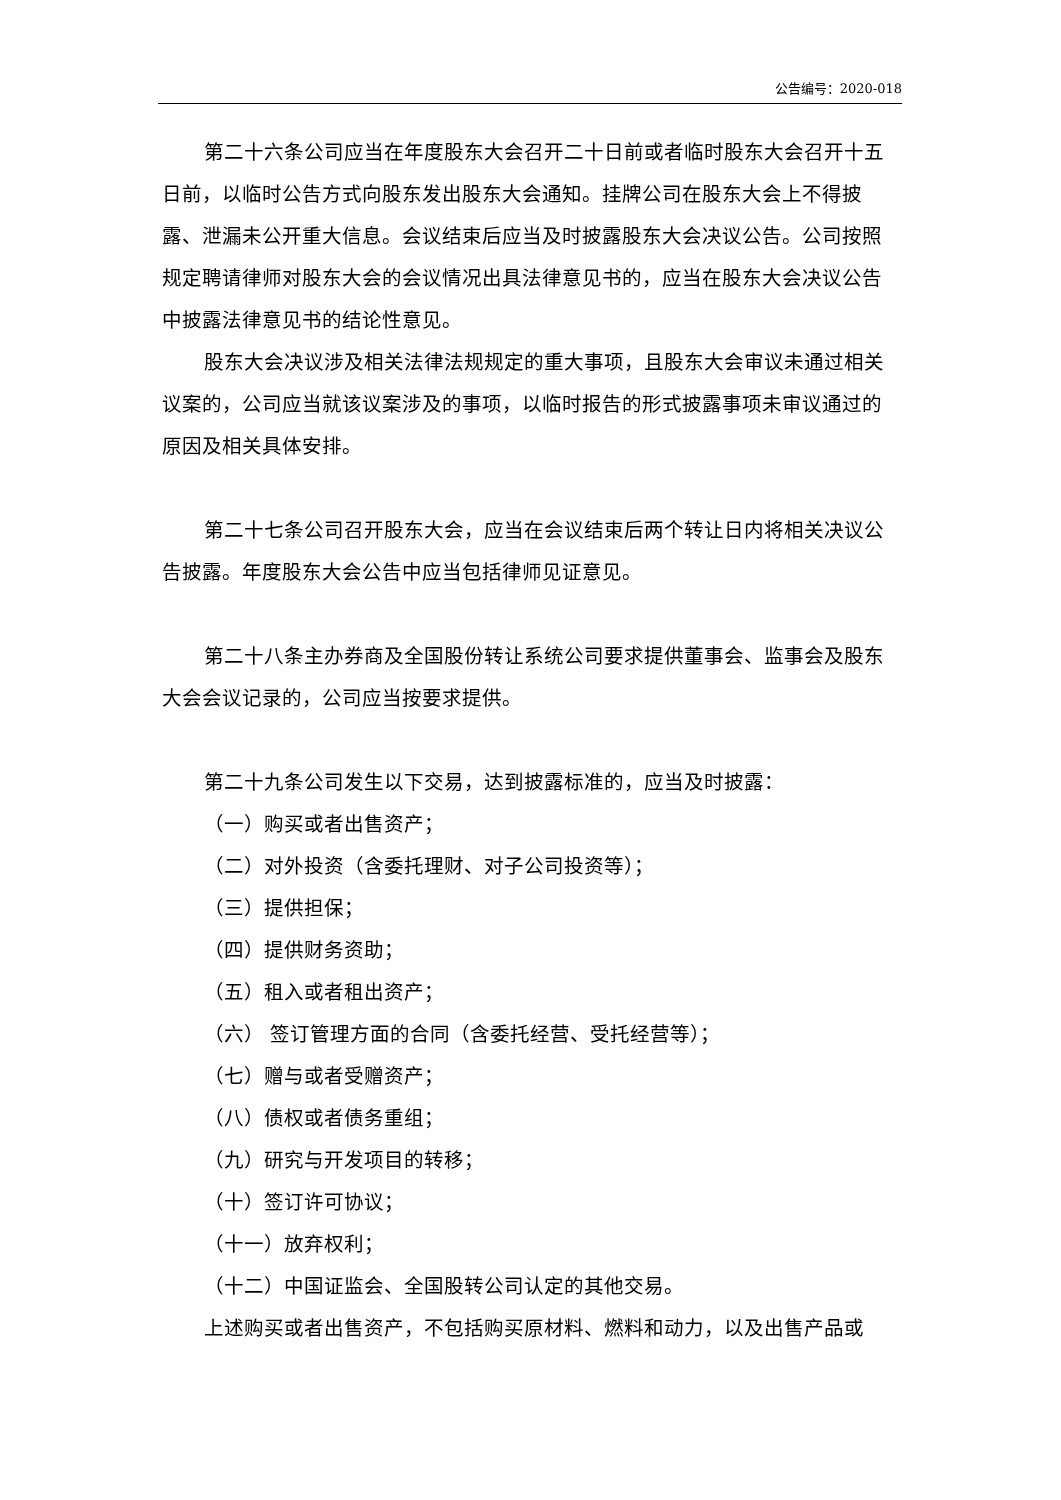公告编号：2020-018
第二十六条公司应当在年度股东大会召开二十日前或者临时股东大会召开十五日前，以临时公告方式向股东发出股东大会通知。挂牌公司在股东大会上不得披露、泄漏未公开重大信息。会议结束后应当及时披露股东大会决议公告。公司按照规定聘请律师对股东大会的会议情况出具法律意见书的，应当在股东大会决议公告中披露法律意见书的结论性意见。
股东大会决议涉及相关法律法规规定的重大事项，且股东大会审议未通过相关议案的，公司应当就该议案涉及的事项，以临时报告的形式披露事项未审议通过的原因及相关具体安排。
第二十七条公司召开股东大会，应当在会议结束后两个转让日内将相关决议公告披露。年度股东大会公告中应当包括律师见证意见。
第二十八条主办券商及全国股份转让系统公司要求提供董事会、监事会及股东大会会议记录的，公司应当按要求提供。
第二十九条公司发生以下交易，达到披露标准的，应当及时披露：
（一）购买或者出售资产；
（二）对外投资（含委托理财、对子公司投资等）；
（三）提供担保；
（四）提供财务资助；
（五）租入或者租出资产；
（六） 签订管理方面的合同（含委托经营、受托经营等）；
（七）赠与或者受赠资产；
（八）债权或者债务重组；
（九）研究与开发项目的转移；
（十）签订许可协议；
（十一）放弃权利；
（十二）中国证监会、全国股转公司认定的其他交易。
上述购买或者出售资产，不包括购买原材料、燃料和动力，以及出售产品或